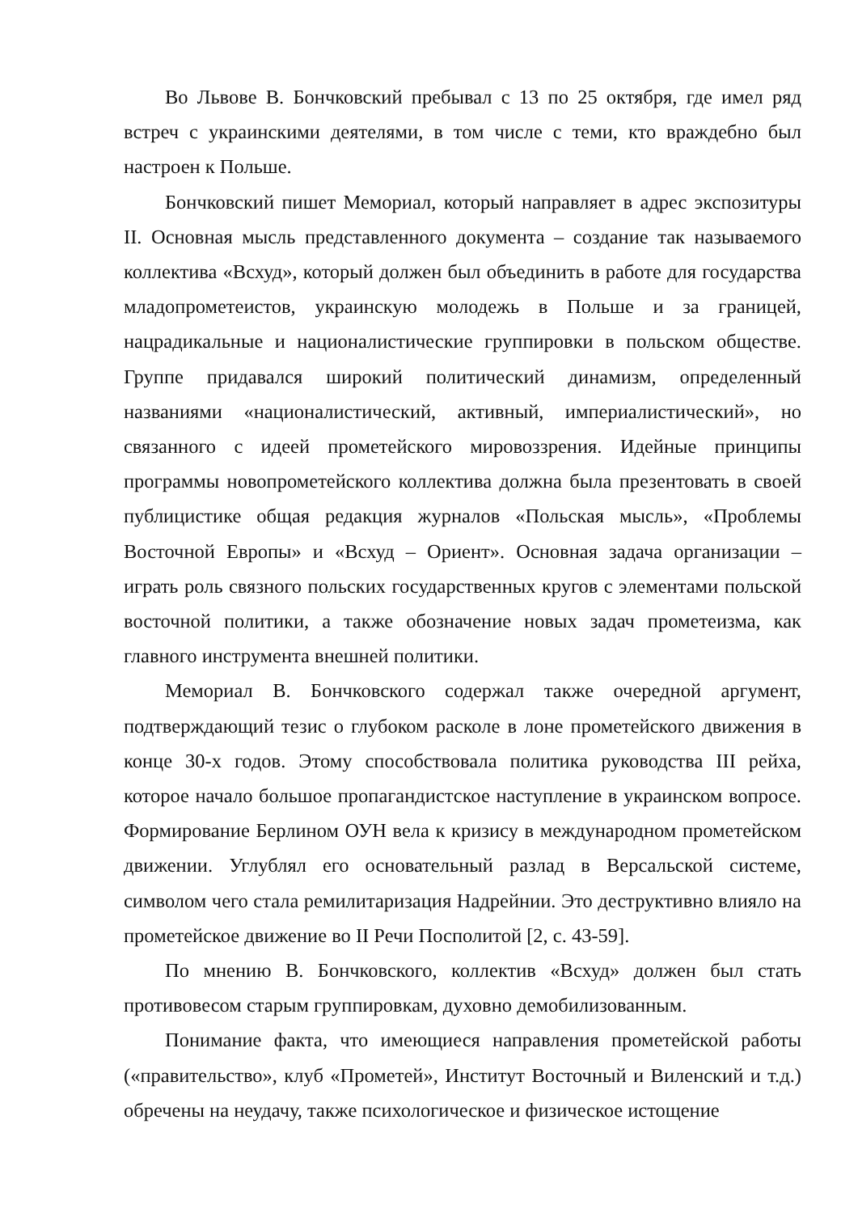Во Львове В. Бончковский пребывал с 13 по 25 октября, где имел ряд встреч с украинскими деятелями, в том числе с теми, кто враждебно был настроен к Польше.
Бончковский пишет Мемориал, который направляет в адрес экспозитуры II. Основная мысль представленного документа – создание так называемого коллектива «Всхуд», который должен был объединить в работе для государства младопрометеистов, украинскую молодежь в Польше и за границей, нацрадикальные и националистические группировки в польском обществе. Группе придавался широкий политический динамизм, определенный названиями «националистический, активный, империалистический», но связанного с идеей прометейского мировоззрения. Идейные принципы программы новопрометейского коллектива должна была презентовать в своей публицистике общая редакция журналов «Польская мысль», «Проблемы Восточной Европы» и «Всхуд – Ориент». Основная задача организации – играть роль связного польских государственных кругов с элементами польской восточной политики, а также обозначение новых задач прометеизма, как главного инструмента внешней политики.
Мемориал В. Бончковского содержал также очередной аргумент, подтверждающий тезис о глубоком расколе в лоне прометейского движения в конце 30-х годов. Этому способствовала политика руководства III рейха, которое начало большое пропагандистское наступление в украинском вопросе. Формирование Берлином ОУН вела к кризису в международном прометейском движении. Углублял его основательный разлад в Версальской системе, символом чего стала ремилитаризация Надрейнии. Это деструктивно влияло на прометейское движение во II Речи Посполитой [2, с. 43-59].
По мнению В. Бончковского, коллектив «Всхуд» должен был стать противовесом старым группировкам, духовно демобилизованным.
Понимание факта, что имеющиеся направления прометейской работы («правительство», клуб «Прометей», Институт Восточный и Виленский и т.д.) обречены на неудачу, также психологическое и физическое истощение